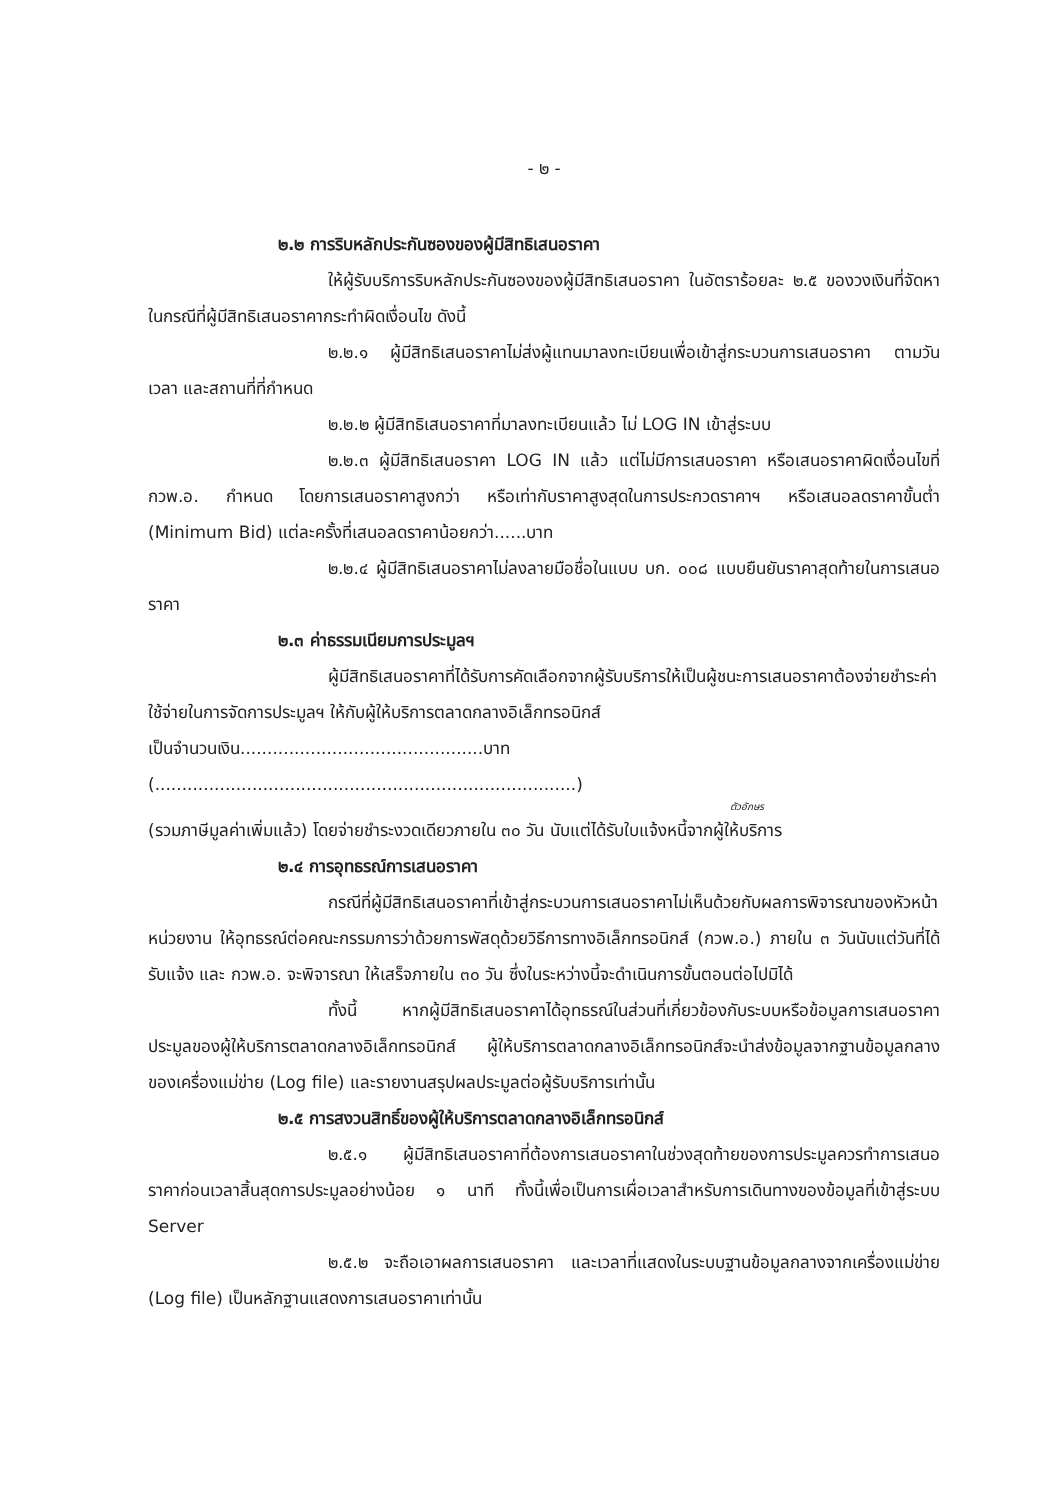- ๒ -
๒.๒ การริบหลักประกันซองของผู้มีสิทธิเสนอราคา
ให้ผู้รับบริการริบหลักประกันซองของผู้มีสิทธิเสนอราคา ในอัตราร้อยละ ๒.๕ ของวงเงินที่จัดหา ในกรณีที่ผู้มีสิทธิเสนอราคากระทำผิดเงื่อนไข ดังนี้
๒.๒.๑ ผู้มีสิทธิเสนอราคาไม่ส่งผู้แทนมาลงทะเบียนเพื่อเข้าสู่กระบวนการเสนอราคา ตามวัน เวลา และสถานที่ที่กำหนด
๒.๒.๒ ผู้มีสิทธิเสนอราคาที่มาลงทะเบียนแล้ว ไม่ LOG IN เข้าสู่ระบบ
๒.๒.๓ ผู้มีสิทธิเสนอราคา LOG IN แล้ว แต่ไม่มีการเสนอราคา หรือเสนอราคาผิดเงื่อนไขที่ กวพ.อ. กำหนด โดยการเสนอราคาสูงกว่า หรือเท่ากับราคาสูงสุดในการประกวดราคาฯ หรือเสนอลดราคาขั้นต่ำ (Minimum Bid) แต่ละครั้งที่เสนอลดราคาน้อยกว่า......บาท
๒.๒.๔ ผู้มีสิทธิเสนอราคาไม่ลงลายมือชื่อในแบบ บก. ๐๐๘ แบบยืนยันราคาสุดท้ายในการเสนอราคา
๒.๓ ค่าธรรมเนียมการประมูลฯ
ผู้มีสิทธิเสนอราคาที่ได้รับการคัดเลือกจากผู้รับบริการให้เป็นผู้ชนะการเสนอราคาต้องจ่ายชำระค่าใช้จ่ายในการจัดการประมูลฯ ให้กับผู้ให้บริการตลาดกลางอิเล็กทรอนิกส์
เป็นจำนวนเงิน.............................................บาท (..............................................................................)
ตัวอักษร
(รวมภาษีมูลค่าเพิ่มแล้ว) โดยจ่ายชำระงวดเดียวภายใน ๓๐ วัน นับแต่ได้รับใบแจ้งหนี้จากผู้ให้บริการ
๒.๔ การอุทธรณ์การเสนอราคา
กรณีที่ผู้มีสิทธิเสนอราคาที่เข้าสู่กระบวนการเสนอราคาไม่เห็นด้วยกับผลการพิจารณาของหัวหน้าหน่วยงาน ให้อุทธรณ์ต่อคณะกรรมการว่าด้วยการพัสดุด้วยวิธีการทางอิเล็กทรอนิกส์ (กวพ.อ.) ภายใน ๓ วันนับแต่วันที่ได้รับแจ้ง และ กวพ.อ. จะพิจารณา ให้เสร็จภายใน ๓๐ วัน ซึ่งในระหว่างนี้จะดำเนินการขั้นตอนต่อไปมิได้
ทั้งนี้ หากผู้มีสิทธิเสนอราคาได้อุทธรณ์ในส่วนที่เกี่ยวข้องกับระบบหรือข้อมูลการเสนอราคาประมูลของผู้ให้บริการตลาดกลางอิเล็กทรอนิกส์ ผู้ให้บริการตลาดกลางอิเล็กทรอนิกส์จะนำส่งข้อมูลจากฐานข้อมูลกลางของเครื่องแม่ข่าย (Log file) และรายงานสรุปผลประมูลต่อผู้รับบริการเท่านั้น
๒.๕ การสงวนสิทธิ์ของผู้ให้บริการตลาดกลางอิเล็กทรอนิกส์
๒.๕.๑ ผู้มีสิทธิเสนอราคาที่ต้องการเสนอราคาในช่วงสุดท้ายของการประมูลควรทำการเสนอราคาก่อนเวลาสิ้นสุดการประมูลอย่างน้อย ๑ นาที ทั้งนี้เพื่อเป็นการเผื่อเวลาสำหรับการเดินทางของข้อมูลที่เข้าสู่ระบบ Server
๒.๕.๒ จะถือเอาผลการเสนอราคา และเวลาที่แสดงในระบบฐานข้อมูลกลางจากเครื่องแม่ข่าย (Log file) เป็นหลักฐานแสดงการเสนอราคาเท่านั้น